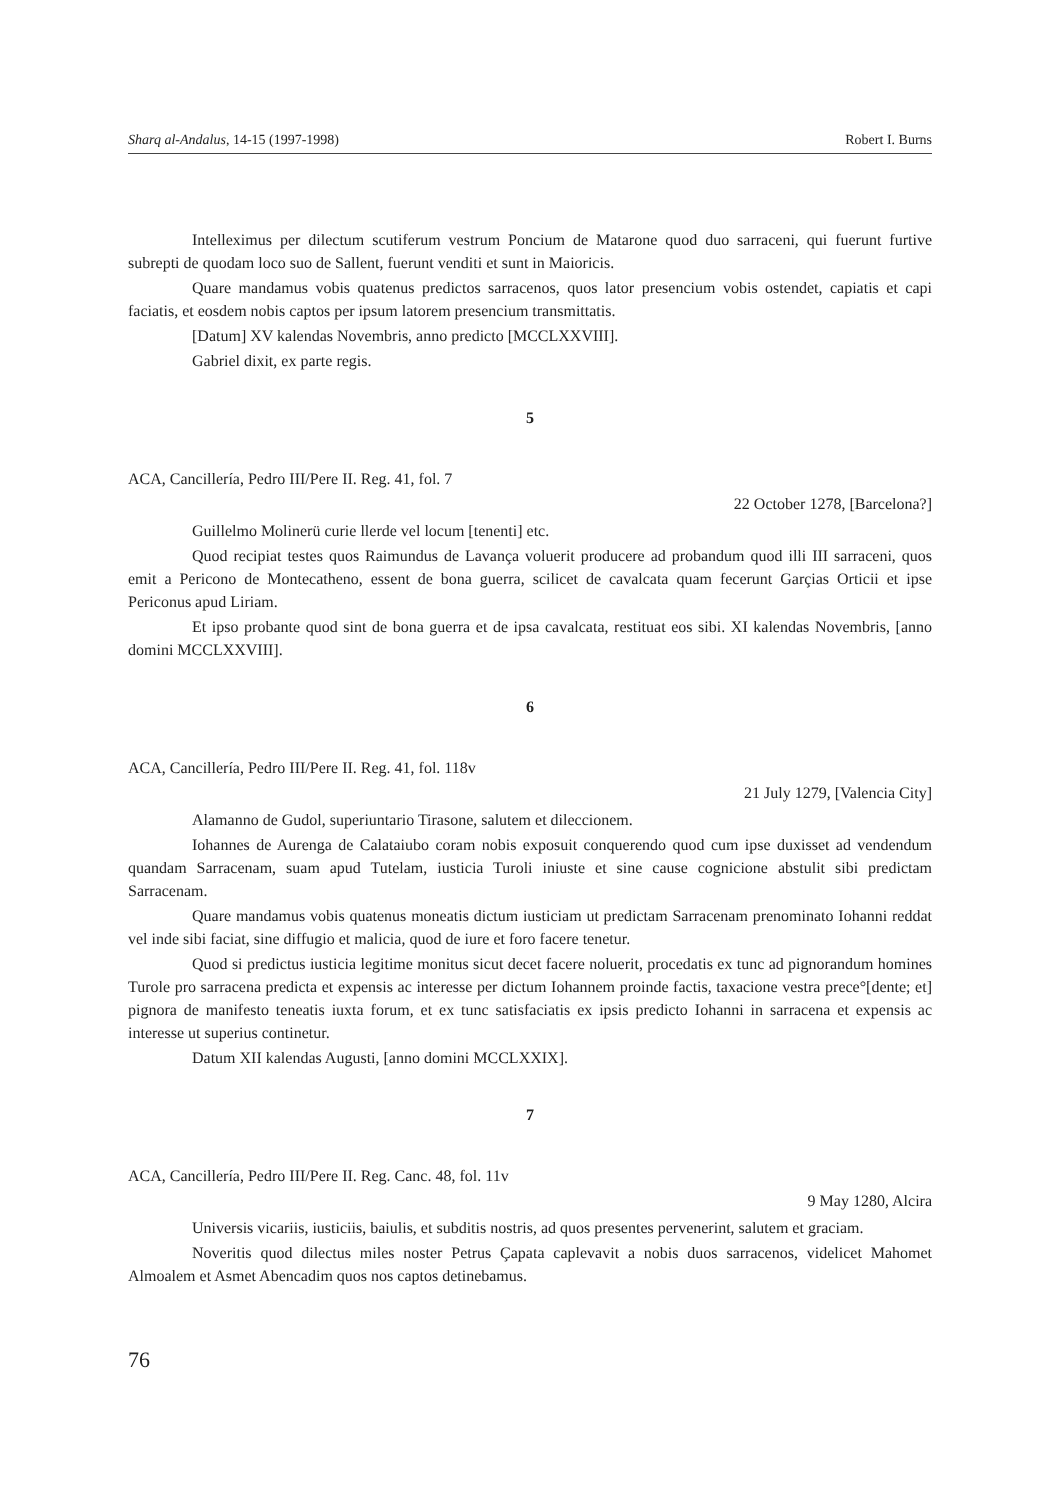Sharq al-Andalus, 14-15 (1997-1998) Robert I. Burns
Intelleximus per dilectum scutiferum vestrum Poncium de Matarone quod duo sarraceni, qui fuerunt furtive subrepti de quodam loco suo de Sallent, fuerunt venditi et sunt in Maioricis.
Quare mandamus vobis quatenus predictos sarracenos, quos lator presencium vobis ostendet, capiatis et capi faciatis, et eosdem nobis captos per ipsum latorem presencium transmittatis.
[Datum] XV kalendas Novembris, anno predicto [MCCLXXVIII].
Gabriel dixit, ex parte regis.
5
ACA, Cancillería, Pedro III/Pere II. Reg. 41, fol. 7
22 October 1278, [Barcelona?]
Guillelmo Molinerü curie llerde vel locum [tenenti] etc.
Quod recipiat testes quos Raimundus de Lavança voluerit producere ad probandum quod illi III sarraceni, quos emit a Pericono de Montecatheno, essent de bona guerra, scilicet de cavalcata quam fecerunt Garçias Orticii et ipse Periconus apud Liriam.
Et ipso probante quod sint de bona guerra et de ipsa cavalcata, restituat eos sibi. XI kalendas Novembris, [anno domini MCCLXXVIII].
6
ACA, Cancillería, Pedro III/Pere II. Reg. 41, fol. 118v
21 July 1279, [Valencia City]
Alamanno de Gudol, superiuntario Tirasone, salutem et dileccionem.
Iohannes de Aurenga de Calataiubo coram nobis exposuit conquerendo quod cum ipse duxisset ad vendendum quandam Sarracenam, suam apud Tutelam, iusticia Turoli iniuste et sine cause cognicione abstulit sibi predictam Sarracenam.
Quare mandamus vobis quatenus moneatis dictum iusticiam ut predictam Sarracenam prenominato Iohanni reddat vel inde sibi faciat, sine diffugio et malicia, quod de iure et foro facere tenetur.
Quod si predictus iusticia legitime monitus sicut decet facere noluerit, procedatis ex tunc ad pignorandum homines Turole pro sarracena predicta et expensis ac interesse per dictum Iohannem proinde factis, taxacione vestra prece°[dente; et] pignora de manifesto teneatis iuxta forum, et ex tunc satisfaciatis ex ipsis predicto Iohanni in sarracena et expensis ac interesse ut superius continetur.
Datum XII kalendas Augusti, [anno domini MCCLXXIX].
7
ACA, Cancillería, Pedro III/Pere II. Reg. Canc. 48, fol. 11v
9 May 1280, Alcira
Universis vicariis, iusticiis, baiulis, et subditis nostris, ad quos presentes pervenerint, salutem et graciam.
Noveritis quod dilectus miles noster Petrus Çapata caplevavit a nobis duos sarracenos, videlicet Mahomet Almoalem et Asmet Abencadim quos nos captos detinebamus.
76